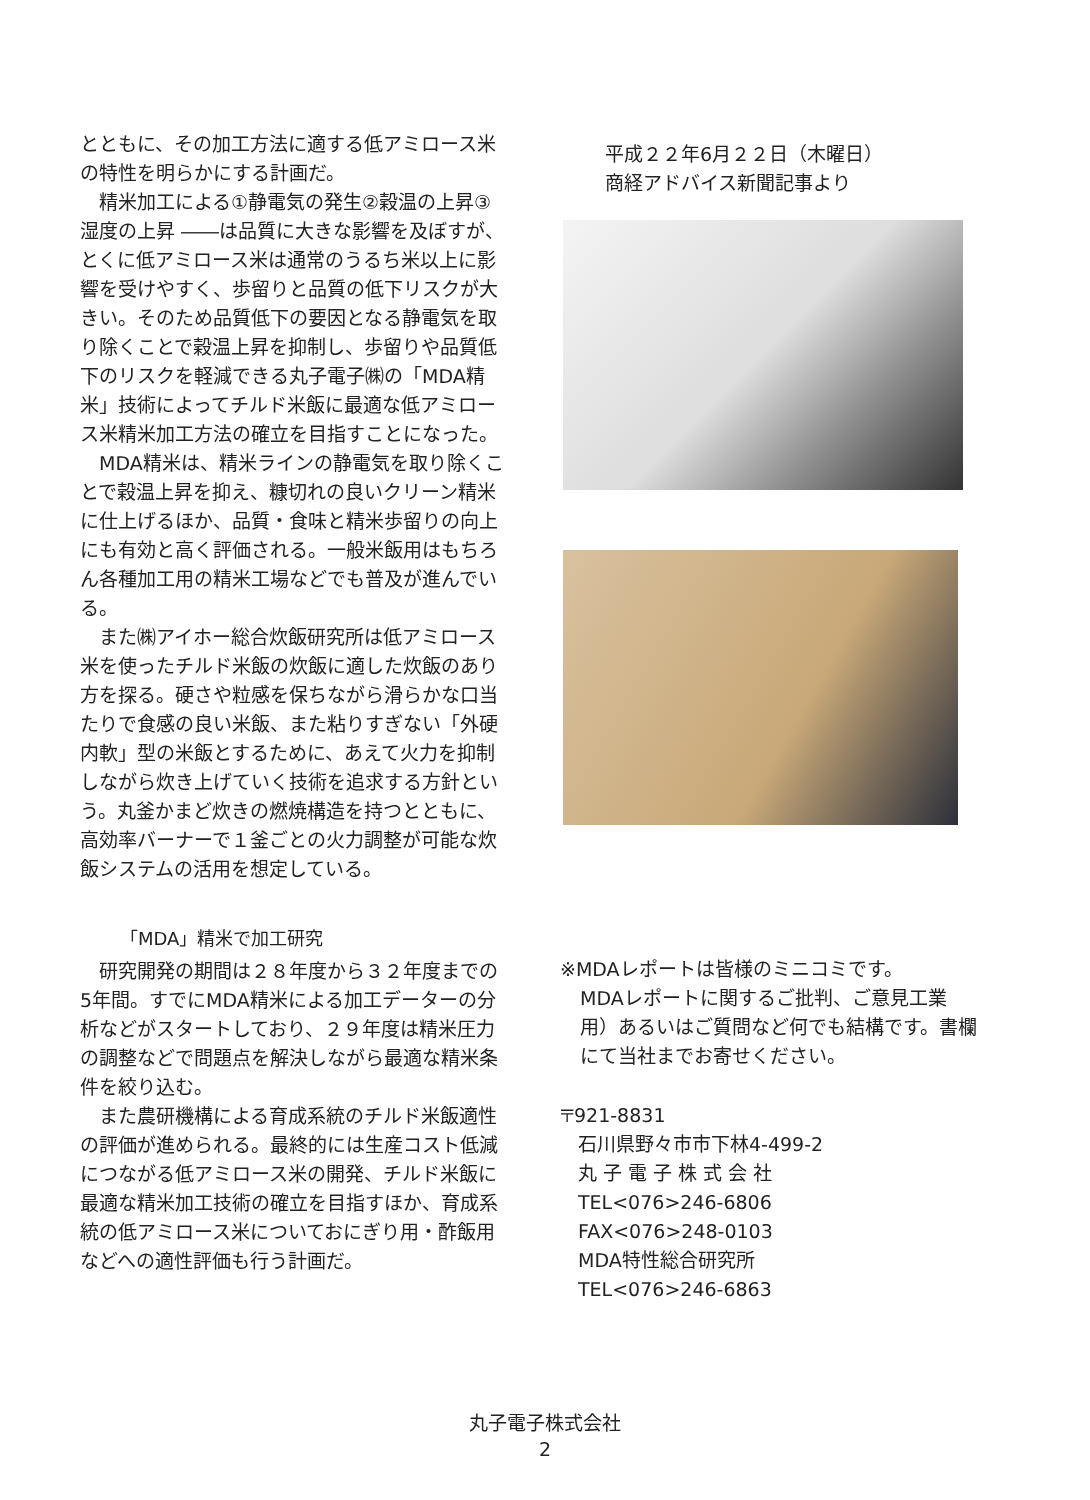とともに、その加工方法に適する低アミロース米の特性を明らかにする計画だ。
精米加工による①静電気の発生②穀温の上昇③湿度の上昇 ――は品質に大きな影響を及ぼすが、とくに低アミロース米は通常のうるち米以上に影響を受けやすく、歩留りと品質の低下リスクが大きい。そのため品質低下の要因となる静電気を取り除くことで穀温上昇を抑制し、歩留りや品質低下のリスクを軽減できる丸子電子㈱の「MDA精米」技術によってチルド米飯に最適な低アミロース米精米加工方法の確立を目指すことになった。
MDA精米は、精米ラインの静電気を取り除くことで穀温上昇を抑え、糠切れの良いクリーン精米に仕上げるほか、品質・食味と精米歩留りの向上にも有効と高く評価される。一般米飯用はもちろん各種加工用の精米工場などでも普及が進んでいる。
また㈱アイホー総合炊飯研究所は低アミロース米を使ったチルド米飯の炊飯に適した炊飯のあり方を探る。硬さや粒感を保ちながら滑らかな口当たりで食感の良い米飯、また粘りすぎない「外硬内軟」型の米飯とするために、あえて火力を抑制しながら炊き上げていく技術を追求する方針という。丸釜かまど炊きの燃焼構造を持つとともに、高効率バーナーで１釜ごとの火力調整が可能な炊飯システムの活用を想定している。
「MDA」精米で加工研究
研究開発の期間は２８年度から３２年度までの5年間。すでにMDA精米による加工データーの分析などがスタートしており、２９年度は精米圧力の調整などで問題点を解決しながら最適な精米条件を絞り込む。
また農研機構による育成系統のチルド米飯適性の評価が進められる。最終的には生産コスト低減につながる低アミロース米の開発、チルド米飯に最適な精米加工技術の確立を目指すほか、育成系統の低アミロース米についておにぎり用・酢飯用などへの適性評価も行う計画だ。
平成２２年6月２２日（木曜日）
商経アドバイス新聞記事より
※MDAレポートは皆様のミニコミです。
MDAレポートに関するご批判、ご意見工業用）あるいはご質問など何でも結構です。書欄にて当社までお寄せください。
〒921-8831
石川県野々市市下林4-499-2
丸 子 電 子 株 式 会 社
TEL<076>246-6806
FAX<076>248-0103
MDA特性総合研究所
TEL<076>246-6863
丸子電子株式会社
2